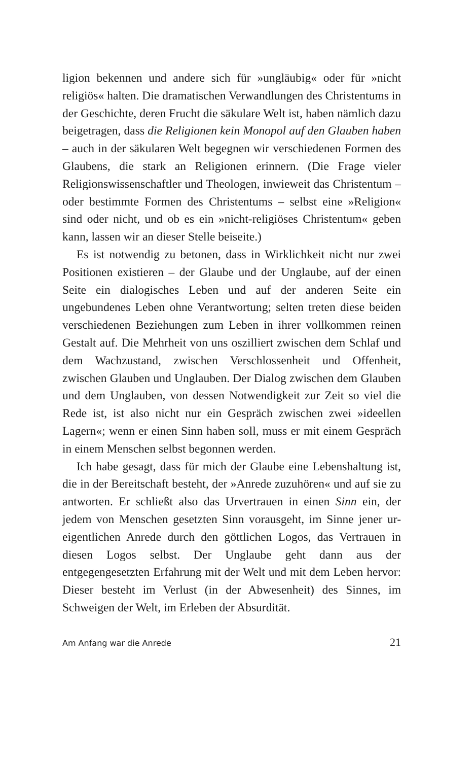ligion bekennen und andere sich für »ungläubig« oder für »nicht religiös« halten. Die dramatischen Verwandlungen des Christentums in der Geschichte, deren Frucht die säkulare Welt ist, haben nämlich dazu beigetragen, dass die Religionen kein Monopol auf den Glauben haben – auch in der säkularen Welt begegnen wir verschiedenen Formen des Glaubens, die stark an Religionen erinnern. (Die Frage vieler Religionswissenschaftler und Theologen, inwieweit das Christentum – oder bestimmte Formen des Christentums – selbst eine »Religion« sind oder nicht, und ob es ein »nicht-religiöses Christentum« geben kann, lassen wir an dieser Stelle beiseite.)
Es ist notwendig zu betonen, dass in Wirklichkeit nicht nur zwei Positionen existieren – der Glaube und der Unglaube, auf der einen Seite ein dialogisches Leben und auf der anderen Seite ein ungebundenes Leben ohne Verantwortung; selten treten diese beiden verschiedenen Beziehungen zum Leben in ihrer vollkommen reinen Gestalt auf. Die Mehrheit von uns oszilliert zwischen dem Schlaf und dem Wachzustand, zwischen Verschlossenheit und Offenheit, zwischen Glauben und Unglauben. Der Dialog zwischen dem Glauben und dem Unglauben, von dessen Notwendigkeit zur Zeit so viel die Rede ist, ist also nicht nur ein Gespräch zwischen zwei »ideellen Lagern«; wenn er einen Sinn haben soll, muss er mit einem Gespräch in einem Menschen selbst begonnen werden.
Ich habe gesagt, dass für mich der Glaube eine Lebenshaltung ist, die in der Bereitschaft besteht, der »Anrede zuzuhören« und auf sie zu antworten. Er schließt also das Urvertrauen in einen Sinn ein, der jedem von Menschen gesetzten Sinn vorausgeht, im Sinne jener ur-eigentlichen Anrede durch den göttlichen Logos, das Vertrauen in diesen Logos selbst. Der Unglaube geht dann aus der entgegengesetzten Erfahrung mit der Welt und mit dem Leben hervor: Dieser besteht im Verlust (in der Abwesenheit) des Sinnes, im Schweigen der Welt, im Erleben der Absurdität.
Am Anfang war die Anrede 21